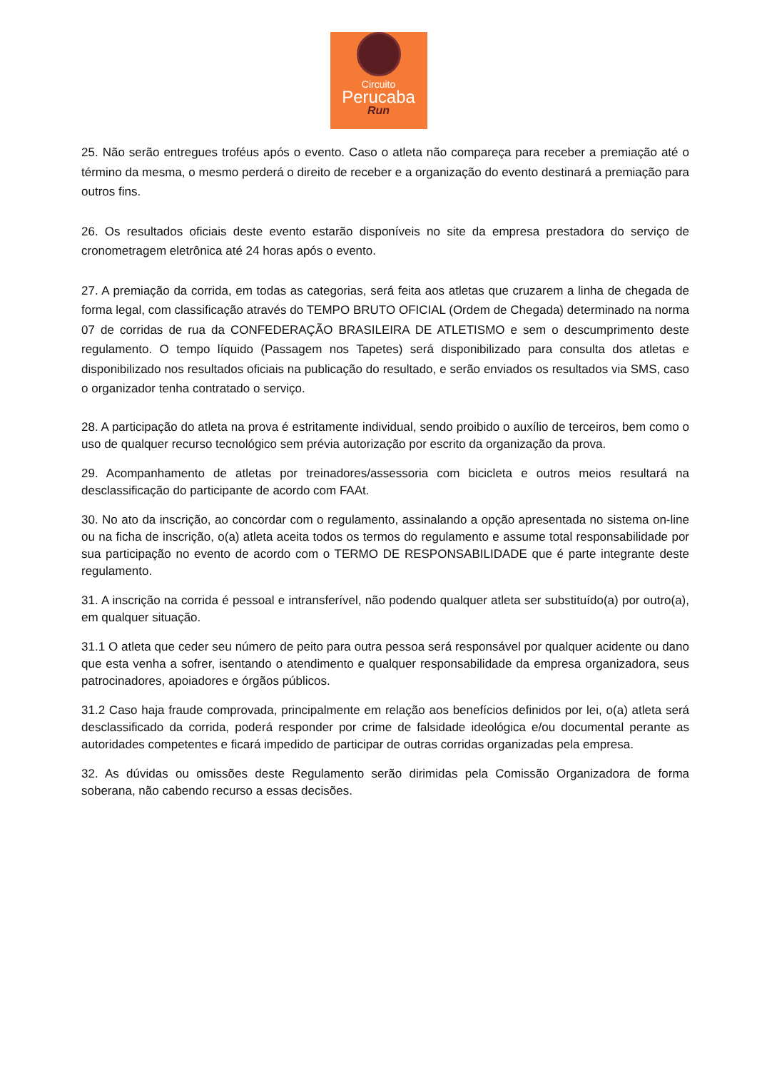Circuito
Perucaba
Run
25. Não serão entregues troféus após o evento. Caso o atleta não compareça para receber a premiação até o término da mesma, o mesmo perderá o direito de receber e a organização do evento destinará a premiação para outros fins.
26. Os resultados oficiais deste evento estarão disponíveis no site da empresa prestadora do serviço de cronometragem eletrônica até 24 horas após o evento.
27. A premiação da corrida, em todas as categorias, será feita aos atletas que cruzarem a linha de chegada de forma legal, com classificação através do TEMPO BRUTO OFICIAL (Ordem de Chegada) determinado na norma 07 de corridas de rua da CONFEDERAÇÃO BRASILEIRA DE ATLETISMO e sem o descumprimento deste regulamento. O tempo líquido (Passagem nos Tapetes) será disponibilizado para consulta dos atletas e disponibilizado nos resultados oficiais na publicação do resultado, e serão enviados os resultados via SMS, caso o organizador tenha contratado o serviço.
28. A participação do atleta na prova é estritamente individual, sendo proibido o auxílio de terceiros, bem como o uso de qualquer recurso tecnológico sem prévia autorização por escrito da organização da prova.
29. Acompanhamento de atletas por treinadores/assessoria com bicicleta e outros meios resultará na desclassificação do participante de acordo com FAAt.
30. No ato da inscrição, ao concordar com o regulamento, assinalando a opção apresentada no sistema on-line ou na ficha de inscrição, o(a) atleta aceita todos os termos do regulamento e assume total responsabilidade por sua participação no evento de acordo com o TERMO DE RESPONSABILIDADE que é parte integrante deste regulamento.
31. A inscrição na corrida é pessoal e intransferível, não podendo qualquer atleta ser substituído(a) por outro(a), em qualquer situação.
31.1 O atleta que ceder seu número de peito para outra pessoa será responsável por qualquer acidente ou dano que esta venha a sofrer, isentando o atendimento e qualquer responsabilidade da empresa organizadora, seus patrocinadores, apoiadores e órgãos públicos.
31.2 Caso haja fraude comprovada, principalmente em relação aos benefícios definidos por lei, o(a) atleta será desclassificado da corrida, poderá responder por crime de falsidade ideológica e/ou documental perante as autoridades competentes e ficará impedido de participar de outras corridas organizadas pela empresa.
32. As dúvidas ou omissões deste Regulamento serão dirimidas pela Comissão Organizadora de forma soberana, não cabendo recurso a essas decisões.